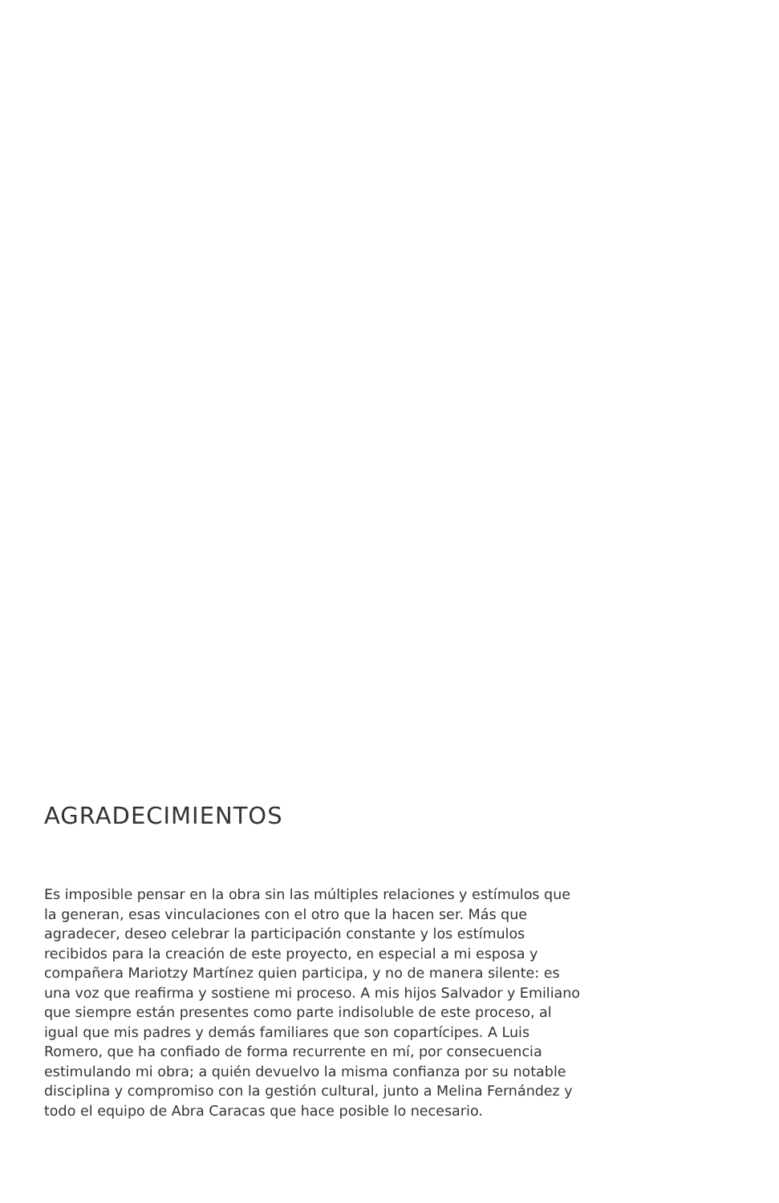AGRADECIMIENTOS
Es imposible pensar en la obra sin las múltiples relaciones y estímulos que la generan, esas vinculaciones con el otro que la hacen ser. Más que agradecer, deseo celebrar la participación constante y los estímulos recibidos para la creación de este proyecto, en especial a mi esposa y compañera Mariotzy Martínez quien participa, y no de manera silente: es una voz que reafirma y sostiene mi proceso. A mis hijos Salvador y Emiliano que siempre están presentes como parte indisoluble de este proceso, al igual que mis padres y demás familiares que son copartícipes. A Luis Romero, que ha confiado de forma recurrente en mí, por consecuencia estimulando mi obra; a quién devuelvo la misma confianza por su notable disciplina y compromiso con la gestión cultural, junto a Melina Fernández y todo el equipo de Abra Caracas que hace posible lo necesario.